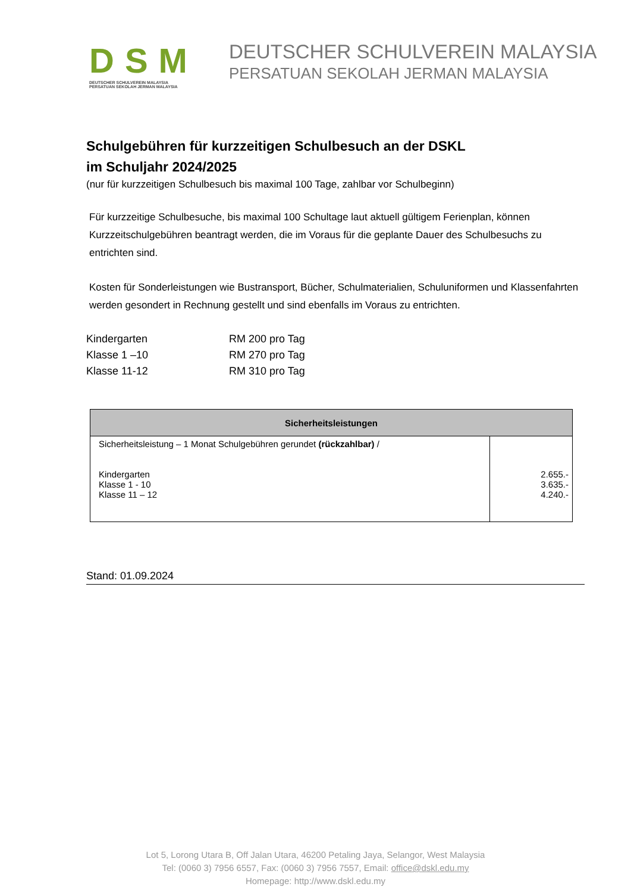DSM
DEUTSCHER SCHULVEREIN MALAYSIA
PERSATUAN SEKOLAH JERMAN MALAYSIA
DEUTSCHER SCHULVEREIN MALAYSIA
PERSATUAN SEKOLAH JERMAN MALAYSIA
Schulgebühren für kurzzeitigen Schulbesuch an der DSKL
im Schuljahr 2024/2025
(nur für kurzzeitigen Schulbesuch bis maximal 100 Tage, zahlbar vor Schulbeginn)
Für kurzzeitige Schulbesuche, bis maximal 100 Schultage laut aktuell gültigem Ferienplan, können Kurzzeitschulgebühren beantragt werden, die im Voraus für die geplante Dauer des Schulbesuchs zu entrichten sind.
Kosten für Sonderleistungen wie Bustransport, Bücher, Schulmaterialien, Schuluniformen und Klassenfahrten werden gesondert in Rechnung gestellt und sind ebenfalls im Voraus zu entrichten.
| Kindergarten | RM 200 pro Tag |
| Klasse 1 –10 | RM 270 pro Tag |
| Klasse 11-12 | RM 310 pro Tag |
| Sicherheitsleistungen | |
| --- | --- |
| Sicherheitsleistung – 1 Monat Schulgebühren gerundet (rückzahlbar) / Kindergarten Klasse 1 - 10 Klasse 11 – 12 | 2.655.- 3.635.- 4.240.- |
Stand: 01.09.2024
Lot 5, Lorong Utara B, Off Jalan Utara, 46200 Petaling Jaya, Selangor, West Malaysia
Tel: (0060 3) 7956 6557, Fax: (0060 3) 7956 7557, Email: office@dskl.edu.my
Homepage: http://www.dskl.edu.my